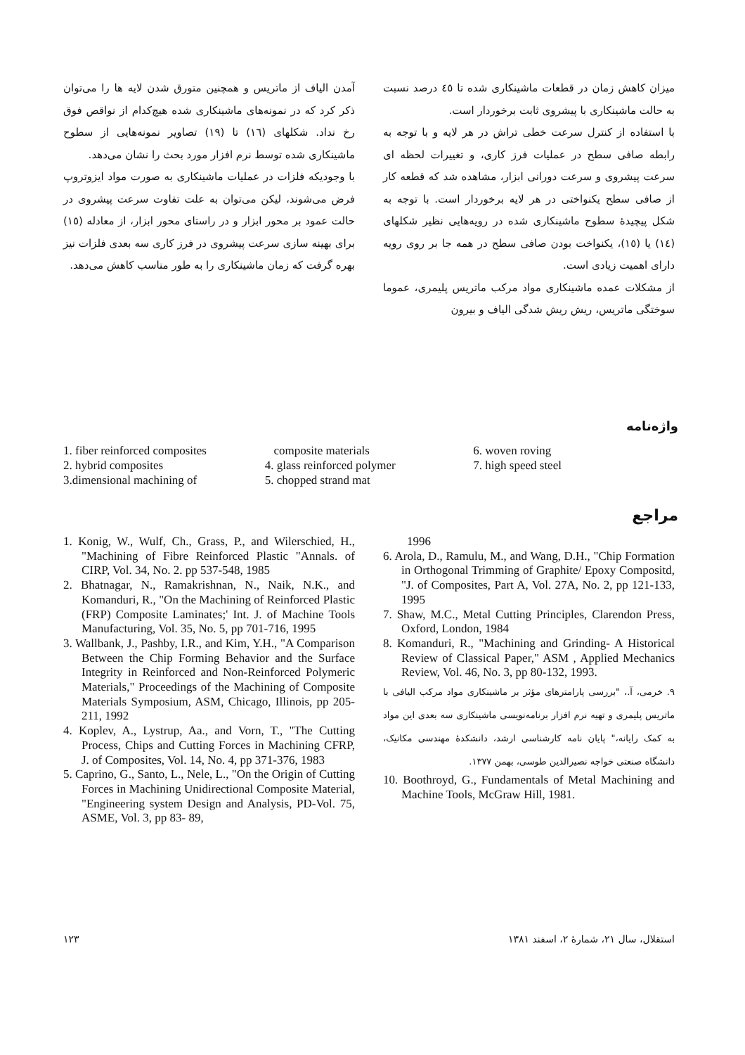میزان کاهش زمان در قطعات ماشینکاری شده تا ٤٥ درصد نسبت به حالت ماشینکاری با پیشروی ثابت برخوردار است.
با استفاده از کنترل سرعت خطی تراش در هر لایه و با توجه به رابطه صافی سطح در عملیات فرز کاری، و تغییرات لحظه ای سرعت پیشروی و سرعت دورانی ابزار، مشاهده شد که قطعه کار از صافی سطح یکنواختی در هر لایه برخوردار است. با توجه به شکل پیچیدهٔ سطوح ماشینکاری شده در رویه‌هایی نظیر شکلهای (١٤) یا (١٥)، یکنواخت بودن صافی سطح در همه جا بر روی رویه دارای اهمیت زیادی است.
از مشکلات عمده ماشینکاری مواد مرکب ماتریس پلیمری، عموما سوختگی ماتریس، ریش ریش شدگی الیاف و بیرون
آمدن الیاف از ماتریس و همچنین متورق شدن لایه ها را می‌توان ذکر کرد که در نمونه‌های ماشینکاری شده هیچ‌کدام از نواقص فوق رخ نداد. شکلهای (١٦) تا (١٩) تصاویر نمونه‌هایی از سطوح ماشینکاری شده توسط نرم افزار مورد بحث را نشان می‌دهد.
با وجودیکه فلزات در عملیات ماشینکاری به صورت مواد ایزوتروپ فرض می‌شوند، لیکن می‌توان به علت تفاوت سرعت پیشروی در حالت عمود بر محور ابزار و در راستای محور ابزار، از معادله (١٥) برای بهینه سازی سرعت پیشروی در فرز کاری سه بعدی فلزات نیز بهره گرفت که زمان ماشینکاری را به طور مناسب کاهش می‌دهد.
واژه‌نامه
1. fiber reinforced composites
2. hybrid composites
3.dimensional machining of
composite materials
4. glass reinforced polymer
5. chopped strand mat
6. woven roving
7. high speed steel
مراجع
1. Konig, W., Wulf, Ch., Grass, P., and Wilerschied, H., "Machining of Fibre Reinforced Plastic "Annals. of CIRP, Vol. 34, No. 2. pp 537-548, 1985
2. Bhatnagar, N., Ramakrishnan, N., Naik, N.K., and Komanduri, R., "On the Machining of Reinforced Plastic (FRP) Composite Laminates;' Int. J. of Machine Tools Manufacturing, Vol. 35, No. 5, pp 701-716, 1995
3. Wallbank, J., Pashby, I.R., and Kim, Y.H., "A Comparison Between the Chip Forming Behavior and the Surface Integrity in Reinforced and Non-Reinforced Polymeric Materials," Proceedings of the Machining of Composite Materials Symposium, ASM, Chicago, Illinois, pp 205-211, 1992
4. Koplev, A., Lystrup, Aa., and Vorn, T., "The Cutting Process, Chips and Cutting Forces in Machining CFRP, J. of Composites, Vol. 14, No. 4, pp 371-376, 1983
5. Caprino, G., Santo, L., Nele, L., "On the Origin of Cutting Forces in Machining Unidirectional Composite Material, "Engineering system Design and Analysis, PD-Vol. 75, ASME, Vol. 3, pp 83- 89,
1996
6. Arola, D., Ramulu, M., and Wang, D.H., "Chip Formation in Orthogonal Trimming of Graphite/ Epoxy Compositd, "J. of Composites, Part A, Vol. 27A, No. 2, pp 121-133, 1995
7. Shaw, M.C., Metal Cutting Principles, Clarendon Press, Oxford, London, 1984
8. Komanduri, R., "Machining and Grinding- A Historical Review of Classical Paper," ASM , Applied Mechanics Review, Vol. 46, No. 3, pp 80-132, 1993.
٩. خرمی، آ.، "بررسی پارامترهای مؤثر بر ماشینکاری مواد مرکب الیافی با ماتریس پلیمری و تهیه نرم افزار برنامه‌نویسی ماشینکاری سه بعدی این مواد به کمک رایانه،" پایان نامه کارشناسی ارشد، دانشکدهٔ مهندسی مکانیک، دانشگاه صنعتی خواجه نصیرالدین طوسی، بهمن ١٣٧٧.
10. Boothroyd, G., Fundamentals of Metal Machining and Machine Tools, McGraw Hill, 1981.
استقلال، سال ٢١، شمارهٔ ٢، اسفند ١٣٨١ ١٢٣